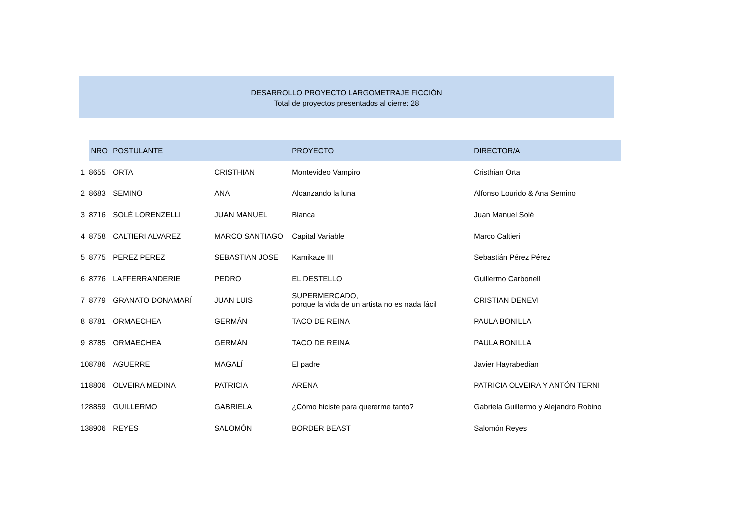DESARROLLO PROYECTO LARGOMETRAJE FICCIÓN
Total de proyectos presentados al cierre: 28
| | NRO | POSTULANTE | | PROYECTO | DIRECTOR/A |
| --- | --- | --- | --- | --- | --- |
| 1 | 8655 | ORTA | CRISTHIAN | Montevideo Vampiro | Cristhian Orta |
| 2 | 8683 | SEMINO | ANA | Alcanzando la luna | Alfonso Lourido & Ana Semino |
| 3 | 8716 | SOLÉ LORENZELLI | JUAN MANUEL | Blanca | Juan Manuel Solé |
| 4 | 8758 | CALTIERI ALVAREZ | MARCO SANTIAGO | Capital Variable | Marco Caltieri |
| 5 | 8775 | PEREZ PEREZ | SEBASTIAN JOSE | Kamikaze III | Sebastián Pérez Pérez |
| 6 | 8776 | LAFFERRANDERIE | PEDRO | EL DESTELLO | Guillermo Carbonell |
| 7 | 8779 | GRANATO DONAMARÍ | JUAN LUIS | SUPERMERCADO, porque la vida de un artista no es nada fácil | CRISTIAN DENEVI |
| 8 | 8781 | ORMAECHEA | GERMÁN | TACO DE REINA | PAULA BONILLA |
| 9 | 8785 | ORMAECHEA | GERMÁN | TACO DE REINA | PAULA BONILLA |
| 10 | 8786 | AGUERRE | MAGALÍ | El padre | Javier Hayrabedian |
| 11 | 8806 | OLVEIRA MEDINA | PATRICIA | ARENA | PATRICIA OLVEIRA Y ANTÓN TERNI |
| 12 | 8859 | GUILLERMO | GABRIELA | ¿Cómo hiciste para quererme tanto? | Gabriela Guillermo y Alejandro Robino |
| 13 | 8906 | REYES | SALOMÓN | BORDER BEAST | Salomón Reyes |